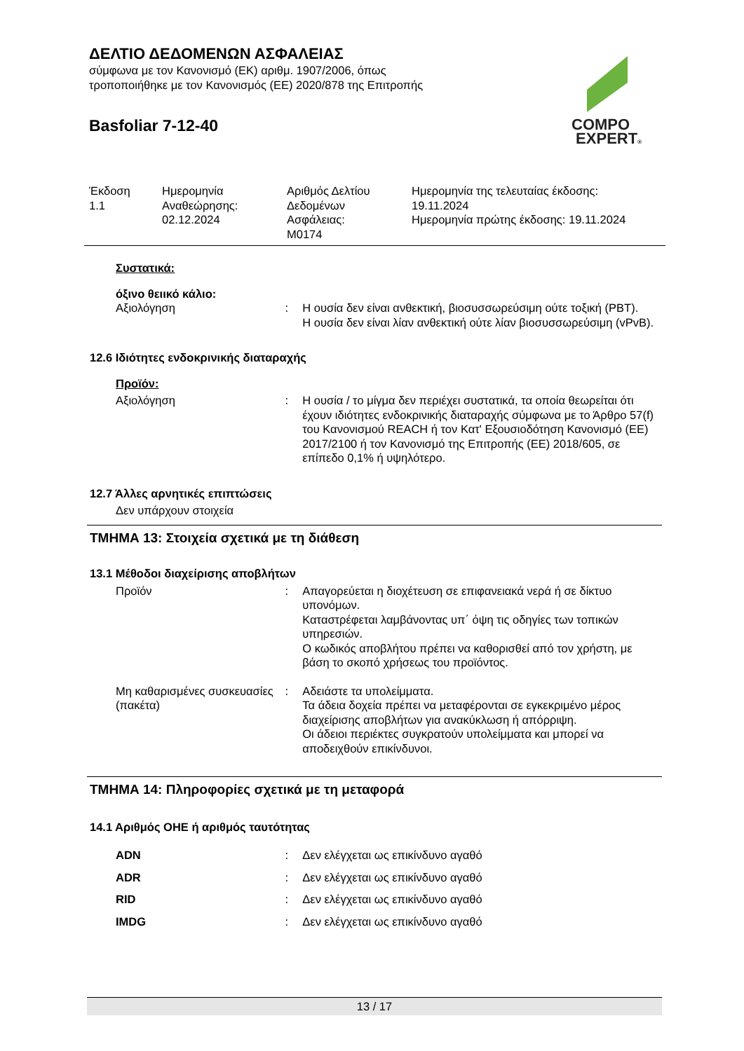ΔΕΛΤΙΟ ΔΕΔΟΜΕΝΩΝ ΑΣΦΑΛΕΙΑΣ
σύμφωνα με τον Κανονισμό (ΕΚ) αριθμ. 1907/2006, όπως
τροποποιήθηκε με τον Κανονισμός (ΕΕ) 2020/878 της Επιτροπής
Basfoliar 7-12-40
COMPO
EXPERT®
| Έκδοση 1.1 | Ημερομηνία Αναθεώρησης: 02.12.2024 | Αριθμός Δελτίου Δεδομένων Ασφάλειας: M0174 | Ημερομηνία της τελευταίας έκδοσης: 19.11.2024 Ημερομηνία πρώτης έκδοσης: 19.11.2024 |
Συστατικά:
όξινο θειικό κάλιο:
Αξιολόγηση : Η ουσία δεν είναι ανθεκτική, βιοσυσσωρεύσιμη ούτε τοξική (PBT).
Η ουσία δεν είναι λίαν ανθεκτική ούτε λίαν βιοσυσσωρεύσιμη (vPvB).
12.6 Ιδιότητες ενδοκρινικής διαταραχής
Προϊόν:
Αξιολόγηση : Η ουσία / το μίγμα δεν περιέχει συστατικά, τα οποία θεωρείται ότι έχουν ιδιότητες ενδοκρινικής διαταραχής σύμφωνα με το Άρθρο 57(f) του Κανονισμού REACH ή τον Κατ' Εξουσιοδότηση Κανονισμό (ΕΕ) 2017/2100 ή τον Κανονισμό της Επιτροπής (ΕΕ) 2018/605, σε επίπεδο 0,1% ή υψηλότερο.
12.7 Άλλες αρνητικές επιπτώσεις
Δεν υπάρχουν στοιχεία
ΤΜΗΜΑ 13: Στοιχεία σχετικά με τη διάθεση
13.1 Μέθοδοι διαχείρισης αποβλήτων
Προϊόν : Απαγορεύεται η διοχέτευση σε επιφανειακά νερά ή σε δίκτυο υπονόμων.
Καταστρέφεται λαμβάνοντας υπ΄ όψη τις οδηγίες των τοπικών υπηρεσιών.
Ο κωδικός αποβλήτου πρέπει να καθορισθεί από τον χρήστη, με βάση το σκοπό χρήσεως του προϊόντος.
Μη καθαρισμένες συσκευασίες (πακέτα)
: Αδειάστε τα υπολείμματα.
Τα άδεια δοχεία πρέπει να μεταφέρονται σε εγκεκριμένο μέρος διαχείρισης αποβλήτων για ανακύκλωση ή απόρριψη.
Οι άδειοι περιέκτες συγκρατούν υπολείμματα και μπορεί να αποδειχθούν επικίνδυνοι.
ΤΜΗΜΑ 14: Πληροφορίες σχετικά με τη μεταφορά
14.1 Αριθμός ΟΗΕ ή αριθμός ταυτότητας
ADN : Δεν ελέγχεται ως επικίνδυνο αγαθό
ADR : Δεν ελέγχεται ως επικίνδυνο αγαθό
RID : Δεν ελέγχεται ως επικίνδυνο αγαθό
IMDG : Δεν ελέγχεται ως επικίνδυνο αγαθό
13 / 17